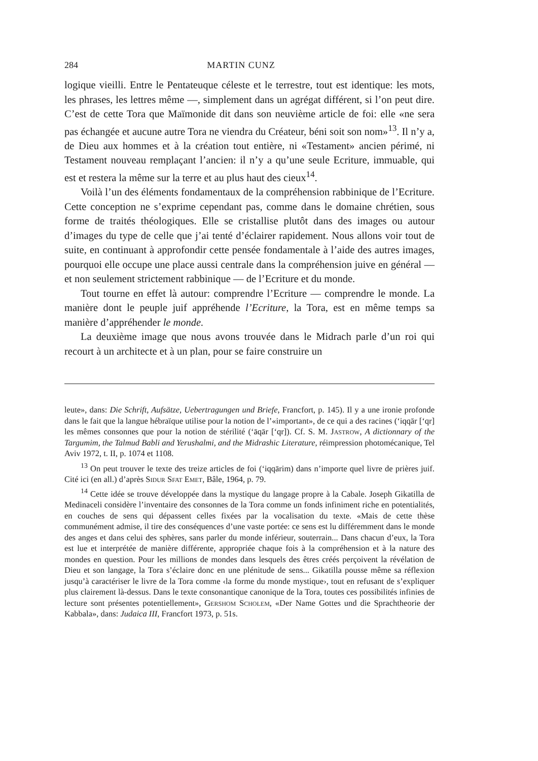284 MARTIN CUNZ
logique vieilli. Entre le Pentateuque céleste et le terrestre, tout est identique: les mots, les phrases, les lettres même —, simplement dans un agrégat différent, si l’on peut dire. C’est de cette Tora que Maïmonide dit dans son neuvième article de foi: elle «ne sera pas échangée et aucune autre Tora ne viendra du Créateur, béni soit son nom»<sup>13</sup>. Il n’y a, de Dieu aux hommes et à la création tout entière, ni «Testament» ancien périmé, ni Testament nouveau remplaçant l’ancien: il n’y a qu’une seule Ecriture, immuable, qui est et restera la même sur la terre et au plus haut des cieux<sup>14</sup>.
Voilà l’un des éléments fondamentaux de la compréhension rabbinique de l’Ecriture. Cette conception ne s’exprime cependant pas, comme dans le domaine chrétien, sous forme de traités théologiques. Elle se cristallise plutôt dans des images ou autour d’images du type de celle que j’ai tenté d’éclairer rapidement. Nous allons voir tout de suite, en continuant à approfondir cette pensée fondamentale à l’aide des autres images, pourquoi elle occupe une place aussi centrale dans la compréhension juive en général — et non seulement strictement rabbinique — de l’Ecriture et du monde.
Tout tourne en effet là autour: comprendre l’Ecriture — comprendre le monde. La manière dont le peuple juif appréhende l’Ecriture, la Tora, est en même temps sa manière d’appréhender le monde.
La deuxième image que nous avons trouvée dans le Midrach parle d’un roi qui recourt à un architecte et à un plan, pour se faire construire un
leute», dans: Die Schrift, Aufsätze, Uebertragungen und Briefe, Francfort, p. 145). Il y a une ironie profonde dans le fait que la langue hébraïque utilise pour la notion de l’«important», de ce qui a des racines (‘iqqār [‘qr] les mêmes consonnes que pour la notion de stérilité (‘āqār [‘qr]). Cf. S. M. Jastrow, A dictionnary of the Targumim, the Talmud Babli and Yerushalmi, and the Midrashic Literature, réimpression photomécanique, Tel Aviv 1972, t. II, p. 1074 et 1108.
<sup>13</sup> On peut trouver le texte des treize articles de foi (‘iqqārim) dans n’importe quel livre de prières juif. Cité ici (en all.) d’après Sidur Sfat Emet, Bâle, 1964, p. 79.
<sup>14</sup> Cette idée se trouve développée dans la mystique du langage propre à la Cabale. Joseph Gikatilla de Medinaceli considère l’inventaire des consonnes de la Tora comme un fonds infiniment riche en potentialités, en couches de sens qui dépassent celles fixées par la vocalisation du texte. «Mais de cette thèse communément admise, il tire des conséquences d’une vaste portée: ce sens est lu différemment dans le monde des anges et dans celui des sphères, sans parler du monde inférieur, souterrain... Dans chacun d’eux, la Tora est lue et interprétée de manière différente, appropriée chaque fois à la compréhension et à la nature des mondes en question. Pour les millions de mondes dans lesquels des êtres créés perçoivent la révélation de Dieu et son langage, la Tora s’éclaire donc en une plénitude de sens... Gikatilla pousse même sa réflexion jusqu’à caractériser le livre de la Tora comme ‹la forme du monde mystique›, tout en refusant de s’expliquer plus clairement là-dessus. Dans le texte consonantique canonique de la Tora, toutes ces possibilités infinies de lecture sont présentes potentiellement», Gershom Scholem, «Der Name Gottes und die Sprachtheorie der Kabbala», dans: Judaica III, Francfort 1973, p. 51s.